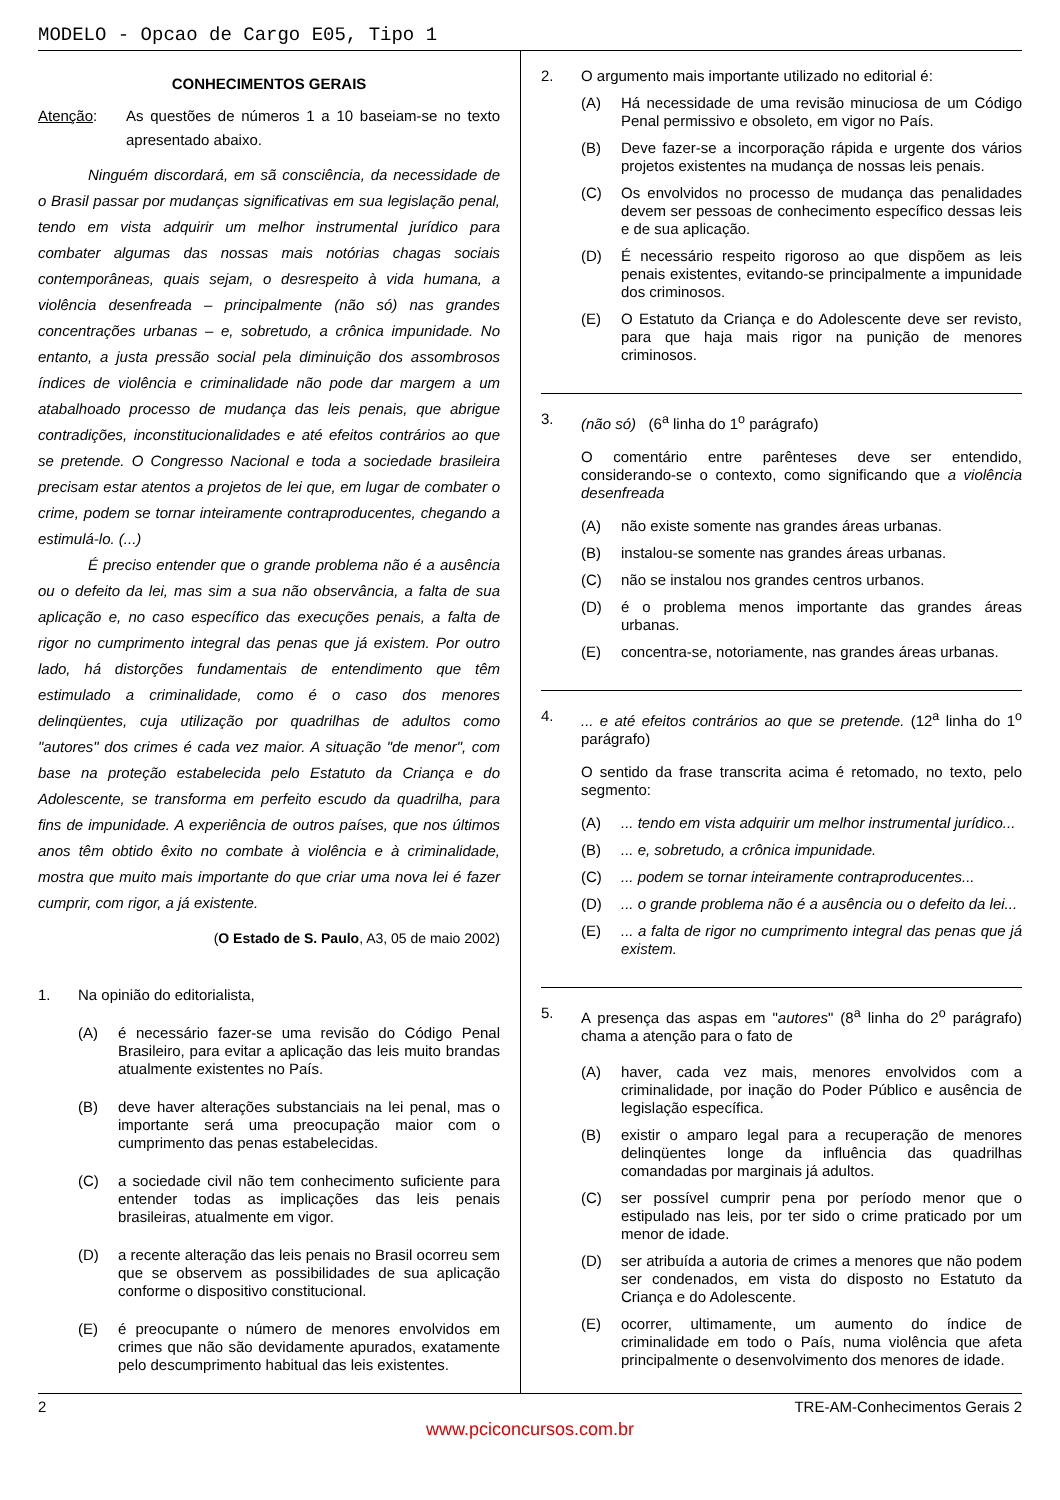MODELO - Opcao de Cargo E05, Tipo 1
CONHECIMENTOS GERAIS
Atenção:
As questões de números 1 a 10 baseiam-se no texto apresentado abaixo.
Ninguém discordará, em sã consciência, da necessidade de o Brasil passar por mudanças significativas em sua legislação penal, tendo em vista adquirir um melhor instrumental jurídico para combater algumas das nossas mais notórias chagas sociais contemporâneas, quais sejam, o desrespeito à vida humana, a violência desenfreada – principalmente (não só) nas grandes concentrações urbanas – e, sobretudo, a crônica impunidade. No entanto, a justa pressão social pela diminuição dos assombrosos índices de violência e criminalidade não pode dar margem a um atabalhoado processo de mudança das leis penais, que abrigue contradições, inconstitucionalidades e até efeitos contrários ao que se pretende. O Congresso Nacional e toda a sociedade brasileira precisam estar atentos a projetos de lei que, em lugar de combater o crime, podem se tornar inteiramente contraproducentes, chegando a estimulá-lo. (...)
É preciso entender que o grande problema não é a ausência ou o defeito da lei, mas sim a sua não observância, a falta de sua aplicação e, no caso específico das execuções penais, a falta de rigor no cumprimento integral das penas que já existem. Por outro lado, há distorções fundamentais de entendimento que têm estimulado a criminalidade, como é o caso dos menores delinqüentes, cuja utilização por quadrilhas de adultos como "autores" dos crimes é cada vez maior. A situação "de menor", com base na proteção estabelecida pelo Estatuto da Criança e do Adolescente, se transforma em perfeito escudo da quadrilha, para fins de impunidade. A experiência de outros países, que nos últimos anos têm obtido êxito no combate à violência e à criminalidade, mostra que muito mais importante do que criar uma nova lei é fazer cumprir, com rigor, a já existente.
(O Estado de S. Paulo, A3, 05 de maio 2002)
1.
Na opinião do editorialista,
(A) é necessário fazer-se uma revisão do Código Penal Brasileiro, para evitar a aplicação das leis muito brandas atualmente existentes no País.
(B) deve haver alterações substanciais na lei penal, mas o importante será uma preocupação maior com o cumprimento das penas estabelecidas.
(C) a sociedade civil não tem conhecimento suficiente para entender todas as implicações das leis penais brasileiras, atualmente em vigor.
(D) a recente alteração das leis penais no Brasil ocorreu sem que se observem as possibilidades de sua aplicação conforme o dispositivo constitucional.
(E) é preocupante o número de menores envolvidos em crimes que não são devidamente apurados, exatamente pelo descumprimento habitual das leis existentes.
2.
O argumento mais importante utilizado no editorial é:
(A) Há necessidade de uma revisão minuciosa de um Código Penal permissivo e obsoleto, em vigor no País.
(B) Deve fazer-se a incorporação rápida e urgente dos vários projetos existentes na mudança de nossas leis penais.
(C) Os envolvidos no processo de mudança das penalidades devem ser pessoas de conhecimento específico dessas leis e de sua aplicação.
(D) É necessário respeito rigoroso ao que dispõem as leis penais existentes, evitando-se principalmente a impunidade dos criminosos.
(E) O Estatuto da Criança e do Adolescente deve ser revisto, para que haja mais rigor na punição de menores criminosos.
3.
(não só) (6<sup>a</sup> linha do 1<sup>o</sup> parágrafo)
O comentário entre parênteses deve ser entendido, considerando-se o contexto, como significando que a violência desenfreada
(A) não existe somente nas grandes áreas urbanas.
(B) instalou-se somente nas grandes áreas urbanas.
(C) não se instalou nos grandes centros urbanos.
(D) é o problema menos importante das grandes áreas urbanas.
(E) concentra-se, notoriamente, nas grandes áreas urbanas.
4.
... e até efeitos contrários ao que se pretende. (12<sup>a</sup> linha do 1<sup>o</sup> parágrafo)
O sentido da frase transcrita acima é retomado, no texto, pelo segmento:
(A) ... tendo em vista adquirir um melhor instrumental jurídico...
(B) ... e, sobretudo, a crônica impunidade.
(C) ... podem se tornar inteiramente contraproducentes...
(D) ... o grande problema não é a ausência ou o defeito da lei...
(E) ... a falta de rigor no cumprimento integral das penas que já existem.
5.
A presença das aspas em "autores" (8<sup>a</sup> linha do 2<sup>o</sup> parágrafo) chama a atenção para o fato de
(A) haver, cada vez mais, menores envolvidos com a criminalidade, por inação do Poder Público e ausência de legislação específica.
(B) existir o amparo legal para a recuperação de menores delinqüentes longe da influência das quadrilhas comandadas por marginais já adultos.
(C) ser possível cumprir pena por período menor que o estipulado nas leis, por ter sido o crime praticado por um menor de idade.
(D) ser atribuída a autoria de crimes a menores que não podem ser condenados, em vista do disposto no Estatuto da Criança e do Adolescente.
(E) ocorrer, ultimamente, um aumento do índice de criminalidade em todo o País, numa violência que afeta principalmente o desenvolvimento dos menores de idade.
2 TRE-AM-Conhecimentos Gerais 2
www.pciconcursos.com.br